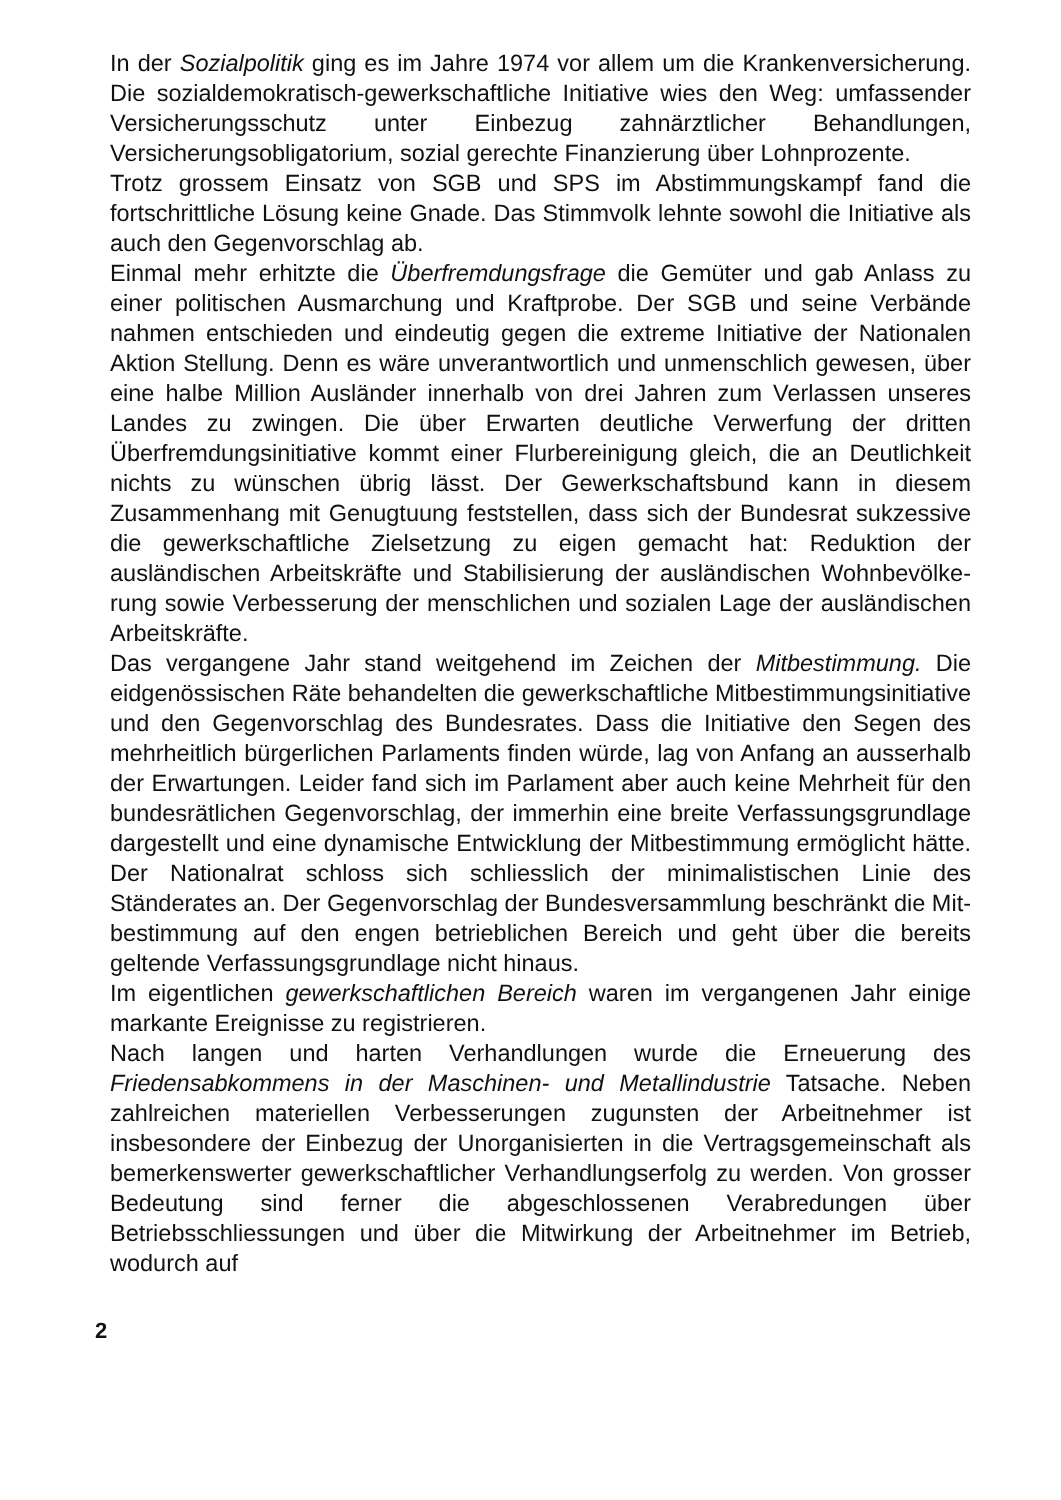In der Sozialpolitik ging es im Jahre 1974 vor allem um die Kranken­versicherung. Die sozialdemokratisch-gewerkschaftliche Initiative wies den Weg: umfassender Versicherungsschutz unter Einbezug zahnärztlicher Behandlungen, Versicherungsobligatorium, sozial gerechte Finanzierung über Lohnprozente.
Trotz grossem Einsatz von SGB und SPS im Abstimmungskampf fand die fortschrittliche Lösung keine Gnade. Das Stimmvolk lehnte sowohl die Initiative als auch den Gegenvorschlag ab.
Einmal mehr erhitzte die Überfremdungsfrage die Gemüter und gab Anlass zu einer politischen Ausmarchung und Kraftprobe. Der SGB und seine Verbände nahmen entschieden und eindeutig gegen die extreme Initiative der Nationalen Aktion Stellung. Denn es wäre unverantwortlich und unmenschlich gewesen, über eine halbe Million Ausländer innerhalb von drei Jahren zum Verlassen unseres Landes zu zwingen. Die über Erwarten deutliche Verwerfung der dritten Überfremdungsinitiative kommt einer Flurbereinigung gleich, die an Deutlichkeit nichts zu wünschen übrig lässt. Der Gewerk­schaftsbund kann in diesem Zusammenhang mit Genugtuung fest­stellen, dass sich der Bundesrat sukzessive die gewerkschaftliche Zielsetzung zu eigen gemacht hat: Reduktion der ausländischen Arbeitskräfte und Stabilisierung der ausländischen Wohnbevölke­rung sowie Verbesserung der menschlichen und sozialen Lage der ausländischen Arbeitskräfte.
Das vergangene Jahr stand weitgehend im Zeichen der Mitbestim­mung. Die eidgenössischen Räte behandelten die gewerkschaftliche Mitbestimmungsinitiative und den Gegenvorschlag des Bundes­rates. Dass die Initiative den Segen des mehrheitlich bürgerlichen Parlaments finden würde, lag von Anfang an ausserhalb der Erwar­tungen. Leider fand sich im Parlament aber auch keine Mehrheit für den bundesrätlichen Gegenvorschlag, der immerhin eine breite Verfassungsgrundlage dargestellt und eine dynamische Entwick­lung der Mitbestimmung ermöglicht hätte. Der Nationalrat schloss sich schliesslich der minimalistischen Linie des Ständerates an. Der Gegenvorschlag der Bundesversammlung beschränkt die Mit­bestimmung auf den engen betrieblichen Bereich und geht über die bereits geltende Verfassungsgrundlage nicht hinaus.
Im eigentlichen gewerkschaftlichen Bereich waren im vergangenen Jahr einige markante Ereignisse zu registrieren.
Nach langen und harten Verhandlungen wurde die Erneuerung des Friedensabkommens in der Maschinen- und Metallindustrie Tatsache. Neben zahlreichen materiellen Verbesserungen zugunsten der Arbeitnehmer ist insbesondere der Einbezug der Unorganisierten in die Vertragsgemeinschaft als bemerkenswerter gewerkschaftlicher Verhandlungserfolg zu werden. Von grosser Bedeutung sind ferner die abgeschlossenen Verabredungen über Betriebsschliessungen und über die Mitwirkung der Arbeitnehmer im Betrieb, wodurch auf
2